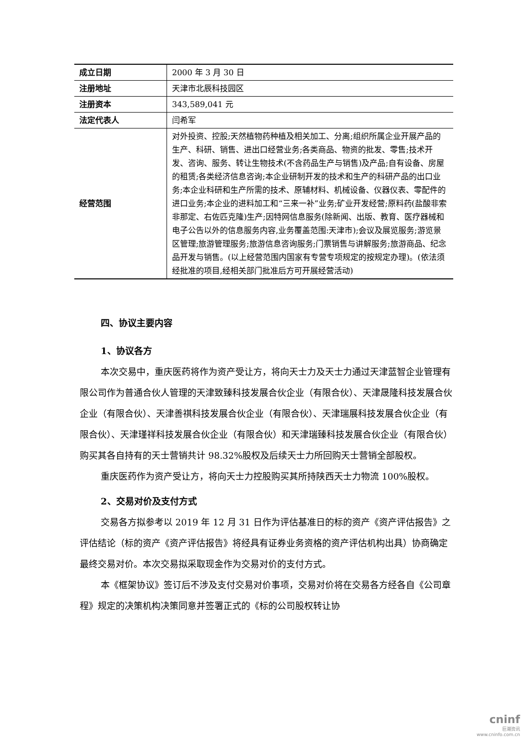| 成立日期 | 2000 年 3 月 30 日 |
| 注册地址 | 天津市北辰科技园区 |
| 注册资本 | 343,589,041 元 |
| 法定代表人 | 闫希军 |
| 经营范围 | 对外投资、控股;天然植物药种植及相关加工、分离;组织所属企业开展产品的生产、科研、销售、进出口经营业务;各类商品、物资的批发、零售;技术开发、咨询、服务、转让生物技术(不含药品生产与销售)及产品;自有设备、房屋的租赁;各类经济信息咨询;本企业研制开发的技术和生产的科研产品的出口业务;本企业科研和生产所需的技术、原辅材料、机械设备、仪器仪表、零配件的进口业务;本企业的进料加工和“三来一补”业务;矿业开发经营;原料药(盐酸非索非那定、右佐匹克隆)生产;因特网信息服务(除新闻、出版、教育、医疗器械和电子公告以外的信息服务内容,业务覆盖范围:天津市);会议及展览服务;游览景区管理;旅游管理服务;旅游信息咨询服务;门票销售与讲解服务;旅游商品、纪念品开发与销售。(以上经营范围内国家有专营专项规定的按规定办理)。(依法须经批准的项目,经相关部门批准后方可开展经营活动) |
四、协议主要内容
1、协议各方
本次交易中，重庆医药将作为资产受让方，将向天士力及天士力通过天津蓝智企业管理有限公司作为普通合伙人管理的天津致臻科技发展合伙企业（有限合伙）、天津晟隆科技发展合伙企业（有限合伙）、天津善祺科技发展合伙企业（有限合伙）、天津瑞展科技发展合伙企业（有限合伙）、天津瑾祥科技发展合伙企业（有限合伙）和天津瑞臻科技发展合伙企业（有限合伙）购买其各自持有的天士营销共计 98.32%股权及后续天士力所回购天士营销全部股权。
重庆医药作为资产受让方，将向天士力控股购买其所持陕西天士力物流 100%股权。
2、交易对价及支付方式
交易各方拟参考以 2019 年 12 月 31 日作为评估基准日的标的资产《资产评估报告》之评估结论（标的资产《资产评估报告》将经具有证券业务资格的资产评估机构出具）协商确定最终交易对价。本次交易拟采取现金作为交易对价的支付方式。
本《框架协议》签订后不涉及支付交易对价事项，交易对价将在交易各方经各自《公司章程》规定的决策机构决策同意并签署正式的《标的公司股权转让协
cninf
巨潮资讯
www.cninfo.com.cn